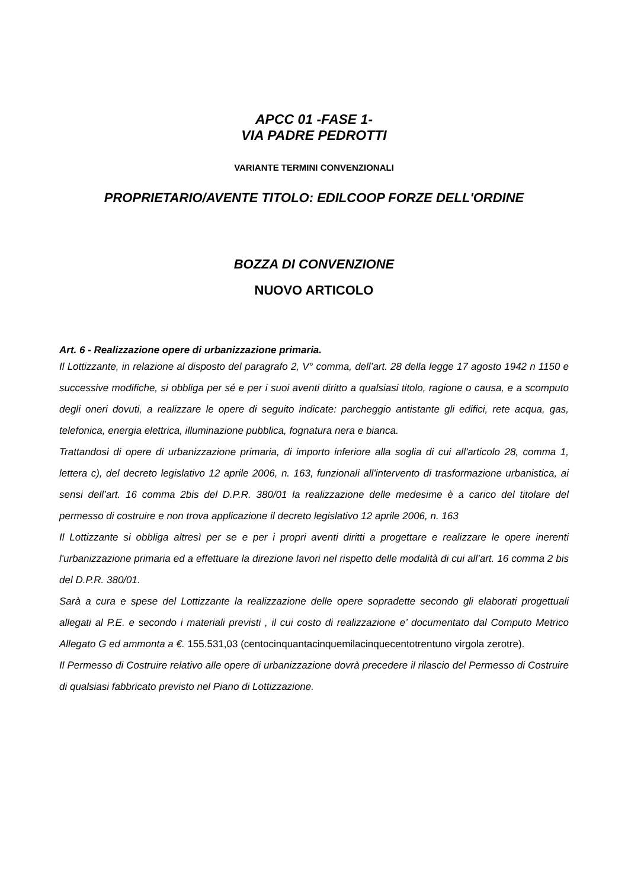APCC 01 -FASE 1-
VIA PADRE PEDROTTI
VARIANTE TERMINI CONVENZIONALI
PROPRIETARIO/AVENTE TITOLO: EDILCOOP FORZE DELL'ORDINE
BOZZA DI CONVENZIONE
NUOVO ARTICOLO
Art. 6 - Realizzazione opere di urbanizzazione primaria.
Il Lottizzante, in relazione al disposto del paragrafo 2, V° comma, dell’art. 28 della legge 17 agosto 1942 n 1150 e successive modifiche, si obbliga per sé e per i suoi aventi diritto a qualsiasi titolo, ragione o causa, e a scomputo degli oneri dovuti, a realizzare le opere di seguito indicate: parcheggio antistante gli edifici, rete acqua, gas, telefonica, energia elettrica, illuminazione pubblica, fognatura nera e bianca.
Trattandosi di opere di urbanizzazione primaria, di importo inferiore alla soglia di cui all'articolo 28, comma 1, lettera c), del decreto legislativo 12 aprile 2006, n. 163, funzionali all'intervento di trasformazione urbanistica, ai sensi dell’art. 16 comma 2bis del D.P.R. 380/01 la realizzazione delle medesime è a carico del titolare del permesso di costruire e non trova applicazione il decreto legislativo 12 aprile 2006, n. 163
Il Lottizzante si obbliga altresì per se e per i propri aventi diritti a progettare e realizzare le opere inerenti l'urbanizzazione primaria ed a effettuare la direzione lavori nel rispetto delle modalità di cui all’art. 16 comma 2 bis del D.P.R. 380/01.
Sarà a cura e spese del Lottizzante la realizzazione delle opere sopradette secondo gli elaborati progettuali allegati al P.E. e secondo i materiali previsti , il cui costo di realizzazione e’ documentato dal Computo Metrico Allegato G ed ammonta a €. 155.531,03 (centocinquantacinquemilacinquecentotrentuno virgola zerotre).
Il Permesso di Costruire relativo alle opere di urbanizzazione dovrà precedere il rilascio del Permesso di Costruire di qualsiasi fabbricato previsto nel Piano di Lottizzazione.